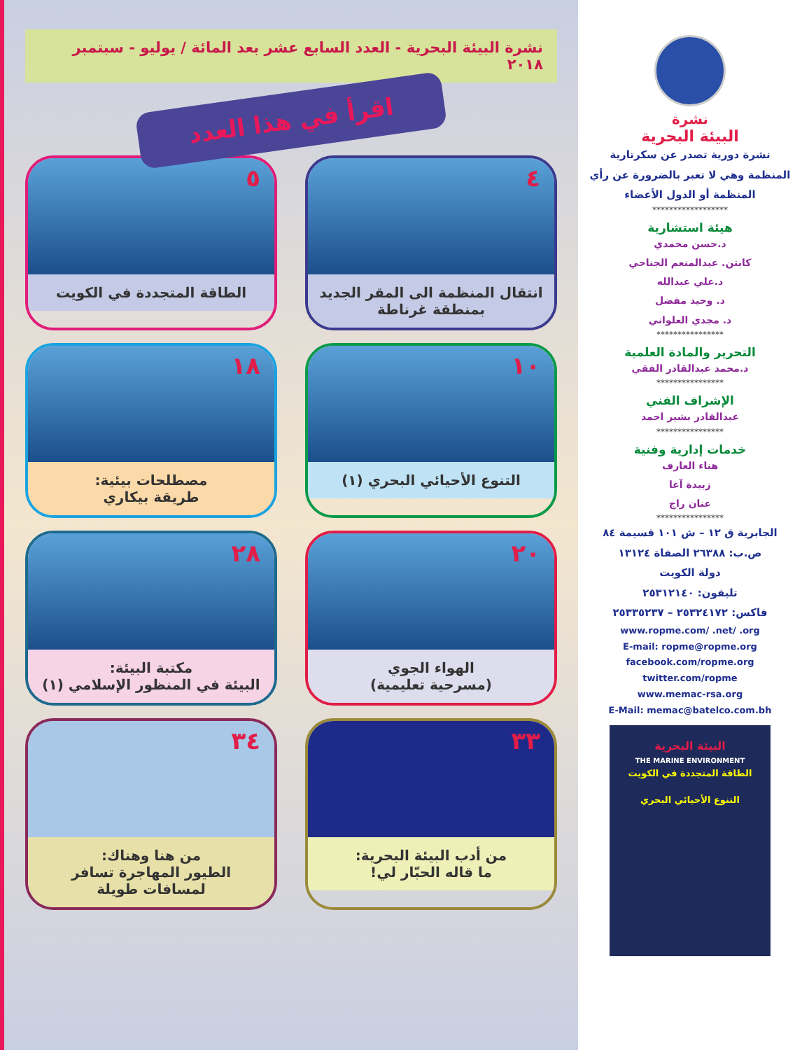نشرة
البيئة البحرية
نشرة دورية تصدر عن سكرتارية
المنظمة وهي لا تعبر بالضرورة عن رأي
المنظمة أو الدول الأعضاء
******************
هيئة استشارية
د.حسن محمدي
كابتن. عبدالمنعم الجناحي
د.علي عبدالله
د. وحيد مفضل
د. مجدي العلواني
****************
التحرير والمادة العلمية
د.محمد عبدالقادر الفقي
****************
الإشراف الفني
عبدالقادر بشير احمد
****************
خدمات إدارية وفنية
هناء العارف
زبيدة آغا
عنان راج
****************
الجابرية ق ١٢ – ش ١٠١ قسيمة ٨٤
ص.ب: ٢٦٣٨٨ الصفاة ١٣١٢٤
دولة الكويت
تليفون: ٢٥٣١٢١٤٠
فاكس: ٢٥٣٢٤١٧٢ – ٢٥٣٣٥٢٣٧
www.ropme.com/ .net/ .org
E-mail: ropme@ropme.org
facebook.com/ropme.org
twitter.com/ropme
www.memac-rsa.org
E-Mail: memac@batelco.com.bh
البيئة البحرية
THE MARINE ENVIRONMENT
الطاقة المتجددة في الكويت
التنوع الأحيائي البحري
نشرة البيئة البحرية - العدد السابع عشر بعد المائة / يوليو - سبتمبر ٢٠١٨
اقرأ في هذا العدد
٤
انتقال المنظمة الى المقر الجديد بمنطقة غرناطة
٥
الطاقة المتجددة في الكويت
١٠
التنوع الأحيائي البحري (١)
١٨
مصطلحات بيئية:
طريقة بيكاري
٢٠
الهواء الجوي
(مسرحية تعليمية)
٢٨
مكتبة البيئة:
البيئة في المنظور الإسلامي (١)
٣٣
من أدب البيئة البحرية:
ما قاله الحبّار لي!
٣٤
من هنا وهناك:
الطيور المهاجرة تسافر لمسافات طويلة